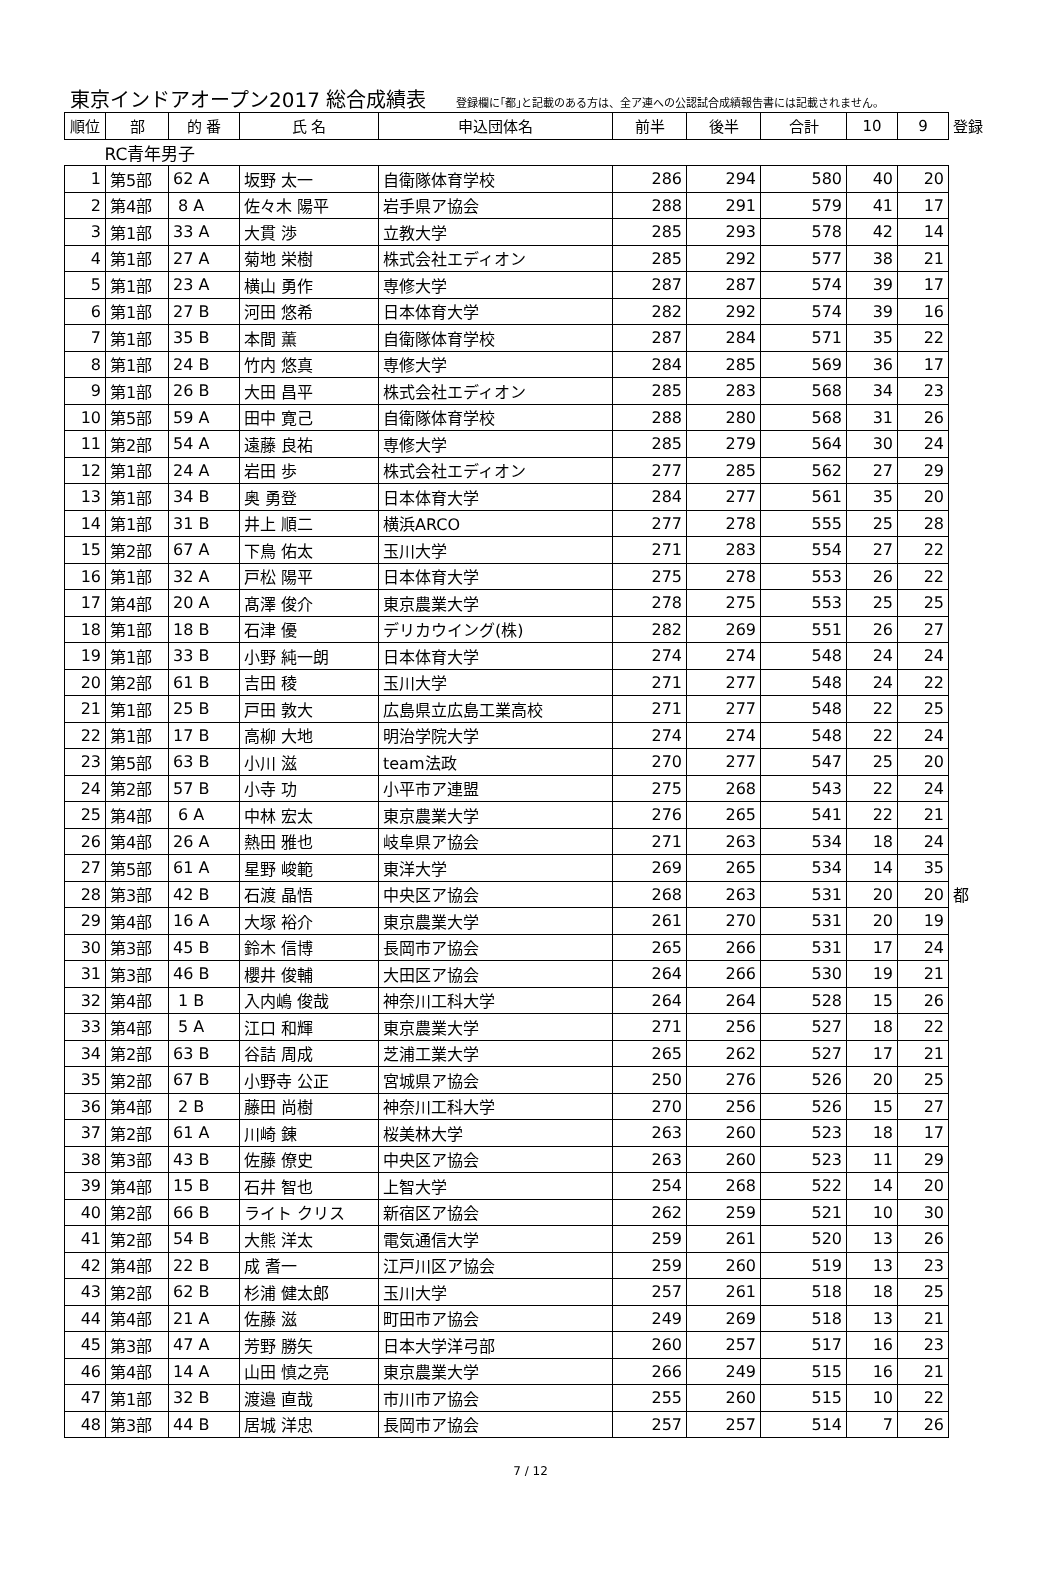東京インドアオープン2017 総合成績表 登録欄に｢都｣と記載のある方は、全ア連への公認試合成績報告書には記載されません。
| 順位 | 部 | 的 番 | 氏 名 | 申込団体名 | 前半 | 後半 | 合計 | 10 | 9 | 登録 |
| --- | --- | --- | --- | --- | --- | --- | --- | --- | --- | --- |
| RC青年男子 | | | | | | | | | | |
| 1 | 第5部 | 62 A | 坂野 太一 | 自衛隊体育学校 | 286 | 294 | 580 | 40 | 20 | |
| 2 | 第4部 | 8 A | 佐々木 陽平 | 岩手県ア協会 | 288 | 291 | 579 | 41 | 17 | |
| 3 | 第1部 | 33 A | 大貫 渉 | 立教大学 | 285 | 293 | 578 | 42 | 14 | |
| 4 | 第1部 | 27 A | 菊地 栄樹 | 株式会社エディオン | 285 | 292 | 577 | 38 | 21 | |
| 5 | 第1部 | 23 A | 横山 勇作 | 専修大学 | 287 | 287 | 574 | 39 | 17 | |
| 6 | 第1部 | 27 B | 河田 悠希 | 日本体育大学 | 282 | 292 | 574 | 39 | 16 | |
| 7 | 第1部 | 35 B | 本間 薫 | 自衛隊体育学校 | 287 | 284 | 571 | 35 | 22 | |
| 8 | 第1部 | 24 B | 竹内 悠真 | 専修大学 | 284 | 285 | 569 | 36 | 17 | |
| 9 | 第1部 | 26 B | 大田 昌平 | 株式会社エディオン | 285 | 283 | 568 | 34 | 23 | |
| 10 | 第5部 | 59 A | 田中 寛己 | 自衛隊体育学校 | 288 | 280 | 568 | 31 | 26 | |
| 11 | 第2部 | 54 A | 遠藤 良祐 | 専修大学 | 285 | 279 | 564 | 30 | 24 | |
| 12 | 第1部 | 24 A | 岩田 歩 | 株式会社エディオン | 277 | 285 | 562 | 27 | 29 | |
| 13 | 第1部 | 34 B | 奥 勇登 | 日本体育大学 | 284 | 277 | 561 | 35 | 20 | |
| 14 | 第1部 | 31 B | 井上 順二 | 横浜ARCO | 277 | 278 | 555 | 25 | 28 | |
| 15 | 第2部 | 67 A | 下鳥 佑太 | 玉川大学 | 271 | 283 | 554 | 27 | 22 | |
| 16 | 第1部 | 32 A | 戸松 陽平 | 日本体育大学 | 275 | 278 | 553 | 26 | 22 | |
| 17 | 第4部 | 20 A | 髙澤 俊介 | 東京農業大学 | 278 | 275 | 553 | 25 | 25 | |
| 18 | 第1部 | 18 B | 石津 優 | デリカウイング(株) | 282 | 269 | 551 | 26 | 27 | |
| 19 | 第1部 | 33 B | 小野 純一朗 | 日本体育大学 | 274 | 274 | 548 | 24 | 24 | |
| 20 | 第2部 | 61 B | 吉田 稜 | 玉川大学 | 271 | 277 | 548 | 24 | 22 | |
| 21 | 第1部 | 25 B | 戸田 敦大 | 広島県立広島工業高校 | 271 | 277 | 548 | 22 | 25 | |
| 22 | 第1部 | 17 B | 高柳 大地 | 明治学院大学 | 274 | 274 | 548 | 22 | 24 | |
| 23 | 第5部 | 63 B | 小川 滋 | team法政 | 270 | 277 | 547 | 25 | 20 | |
| 24 | 第2部 | 57 B | 小寺 功 | 小平市ア連盟 | 275 | 268 | 543 | 22 | 24 | |
| 25 | 第4部 | 6 A | 中林 宏太 | 東京農業大学 | 276 | 265 | 541 | 22 | 21 | |
| 26 | 第4部 | 26 A | 熱田 雅也 | 岐阜県ア協会 | 271 | 263 | 534 | 18 | 24 | |
| 27 | 第5部 | 61 A | 星野 峻範 | 東洋大学 | 269 | 265 | 534 | 14 | 35 | |
| 28 | 第3部 | 42 B | 石渡 晶悟 | 中央区ア協会 | 268 | 263 | 531 | 20 | 20 | 都 |
| 29 | 第4部 | 16 A | 大塚 裕介 | 東京農業大学 | 261 | 270 | 531 | 20 | 19 | |
| 30 | 第3部 | 45 B | 鈴木 信博 | 長岡市ア協会 | 265 | 266 | 531 | 17 | 24 | |
| 31 | 第3部 | 46 B | 櫻井 俊輔 | 大田区ア協会 | 264 | 266 | 530 | 19 | 21 | |
| 32 | 第4部 | 1 B | 入内嶋 俊哉 | 神奈川工科大学 | 264 | 264 | 528 | 15 | 26 | |
| 33 | 第4部 | 5 A | 江口 和輝 | 東京農業大学 | 271 | 256 | 527 | 18 | 22 | |
| 34 | 第2部 | 63 B | 谷詰 周成 | 芝浦工業大学 | 265 | 262 | 527 | 17 | 21 | |
| 35 | 第2部 | 67 B | 小野寺 公正 | 宮城県ア協会 | 250 | 276 | 526 | 20 | 25 | |
| 36 | 第4部 | 2 B | 藤田 尚樹 | 神奈川工科大学 | 270 | 256 | 526 | 15 | 27 | |
| 37 | 第2部 | 61 A | 川崎 錬 | 桜美林大学 | 263 | 260 | 523 | 18 | 17 | |
| 38 | 第3部 | 43 B | 佐藤 僚史 | 中央区ア協会 | 263 | 260 | 523 | 11 | 29 | |
| 39 | 第4部 | 15 B | 石井 智也 | 上智大学 | 254 | 268 | 522 | 14 | 20 | |
| 40 | 第2部 | 66 B | ライト クリス | 新宿区ア協会 | 262 | 259 | 521 | 10 | 30 | |
| 41 | 第2部 | 54 B | 大熊 洋太 | 電気通信大学 | 259 | 261 | 520 | 13 | 26 | |
| 42 | 第4部 | 22 B | 成 耆一 | 江戸川区ア協会 | 259 | 260 | 519 | 13 | 23 | |
| 43 | 第2部 | 62 B | 杉浦 健太郎 | 玉川大学 | 257 | 261 | 518 | 18 | 25 | |
| 44 | 第4部 | 21 A | 佐藤 滋 | 町田市ア協会 | 249 | 269 | 518 | 13 | 21 | |
| 45 | 第3部 | 47 A | 芳野 勝矢 | 日本大学洋弓部 | 260 | 257 | 517 | 16 | 23 | |
| 46 | 第4部 | 14 A | 山田 慎之亮 | 東京農業大学 | 266 | 249 | 515 | 16 | 21 | |
| 47 | 第1部 | 32 B | 渡邉 直哉 | 市川市ア協会 | 255 | 260 | 515 | 10 | 22 | |
| 48 | 第3部 | 44 B | 居城 洋忠 | 長岡市ア協会 | 257 | 257 | 514 | 7 | 26 | |
7 / 12